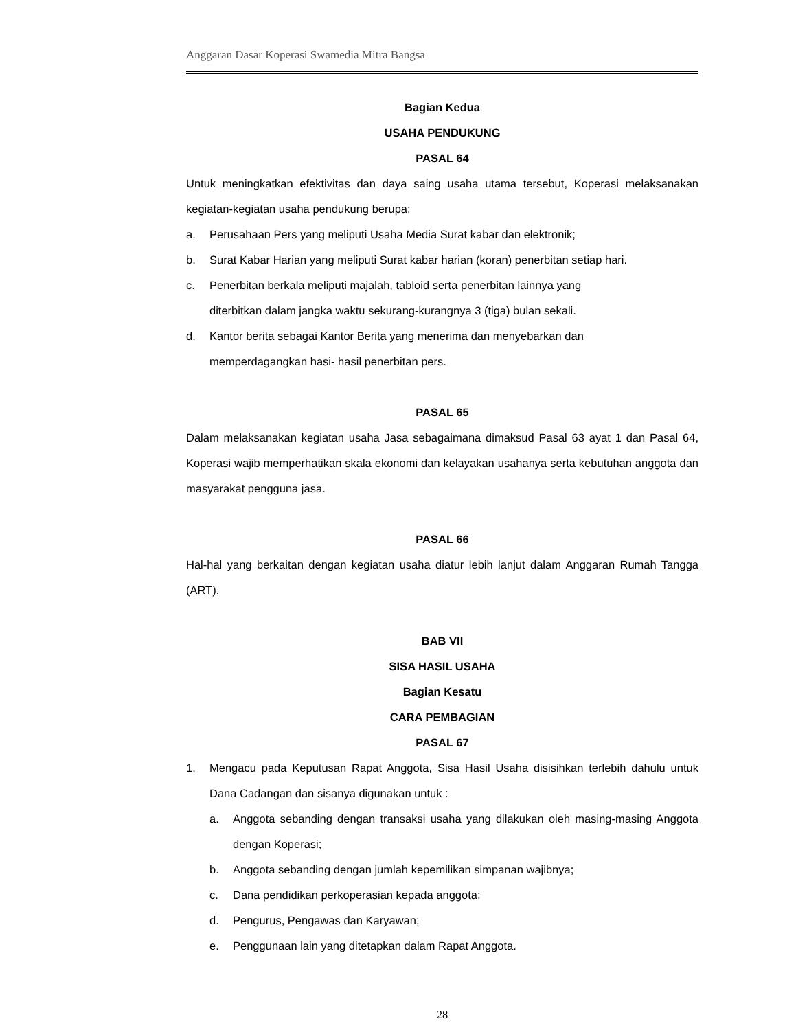Anggaran Dasar Koperasi Swamedia Mitra Bangsa
Bagian Kedua
USAHA PENDUKUNG
PASAL 64
Untuk meningkatkan efektivitas dan daya saing usaha utama tersebut, Koperasi melaksanakan kegiatan-kegiatan usaha pendukung berupa:
a. Perusahaan Pers yang meliputi Usaha Media Surat kabar dan elektronik;
b. Surat Kabar Harian yang meliputi Surat kabar harian (koran) penerbitan setiap hari.
c. Penerbitan berkala meliputi majalah, tabloid serta penerbitan lainnya yang
diterbitkan dalam jangka waktu sekurang-kurangnya 3 (tiga) bulan sekali.
d. Kantor berita sebagai Kantor Berita yang menerima dan menyebarkan dan
memperdagangkan hasi- hasil penerbitan pers.
PASAL 65
Dalam melaksanakan kegiatan usaha Jasa sebagaimana dimaksud Pasal 63 ayat 1 dan Pasal 64, Koperasi wajib memperhatikan skala ekonomi dan kelayakan usahanya serta kebutuhan anggota dan masyarakat pengguna jasa.
PASAL 66
Hal-hal yang berkaitan dengan kegiatan usaha diatur lebih lanjut dalam Anggaran Rumah Tangga (ART).
BAB VII
SISA HASIL USAHA
Bagian Kesatu
CARA PEMBAGIAN
PASAL 67
1. Mengacu pada Keputusan Rapat Anggota, Sisa Hasil Usaha disisihkan terlebih dahulu untuk Dana Cadangan dan sisanya digunakan untuk :
a. Anggota sebanding dengan transaksi usaha yang dilakukan oleh masing-masing Anggota dengan Koperasi;
b. Anggota sebanding dengan jumlah kepemilikan simpanan wajibnya;
c. Dana pendidikan perkoperasian kepada anggota;
d. Pengurus, Pengawas dan Karyawan;
e. Penggunaan lain yang ditetapkan dalam Rapat Anggota.
28